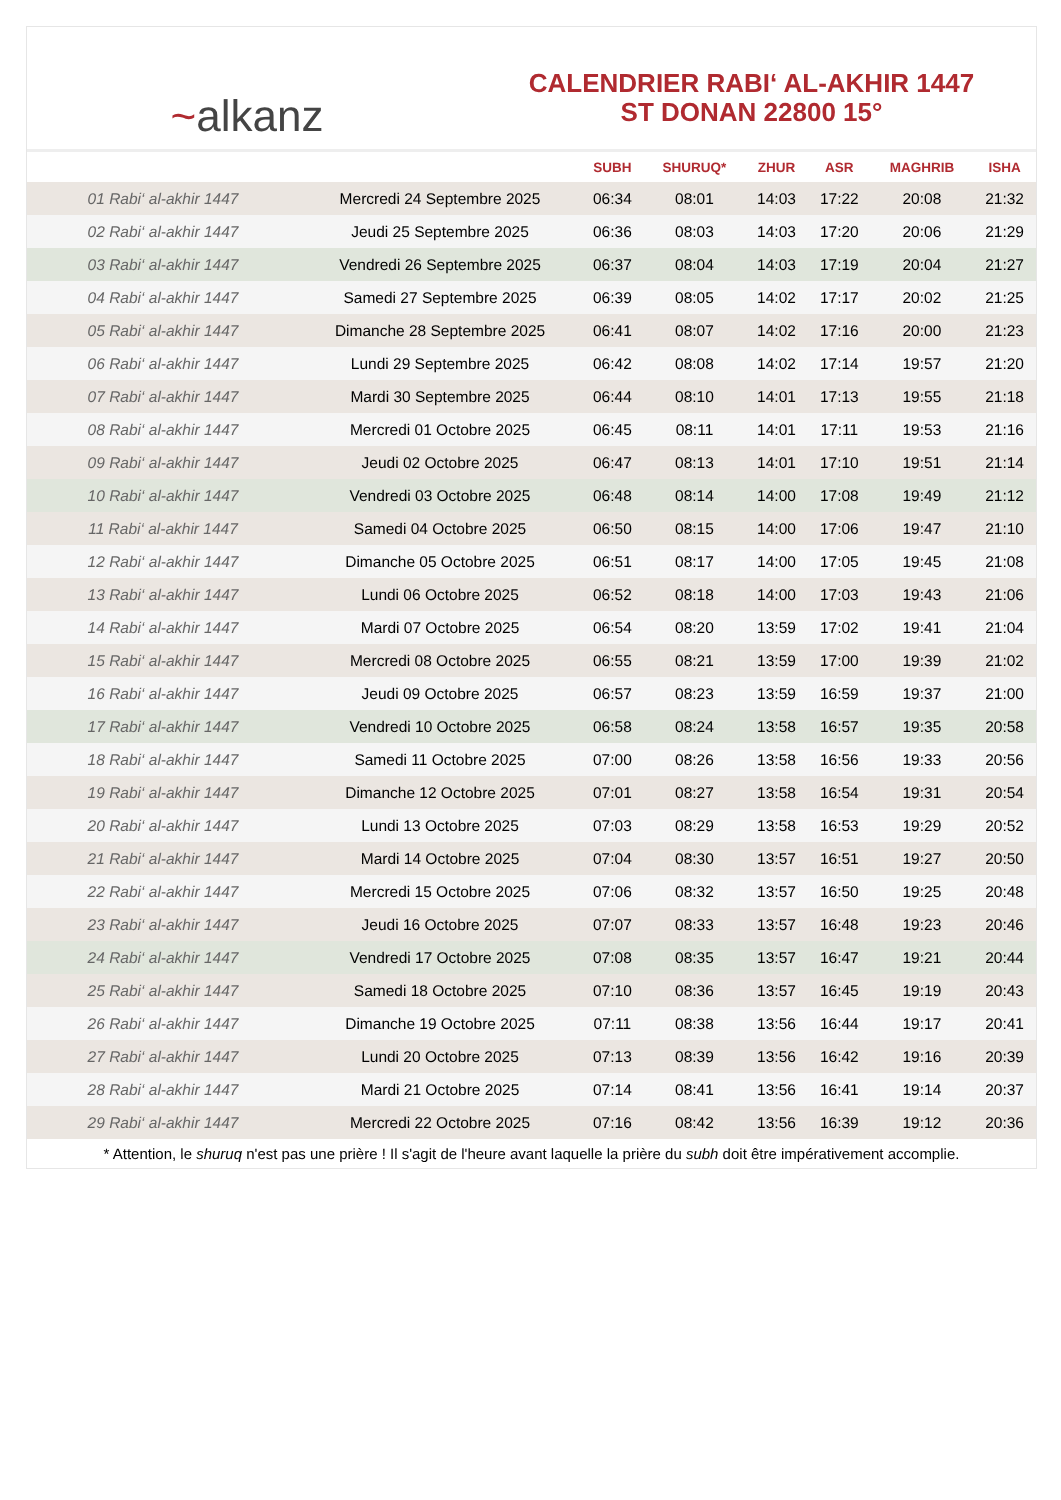~alkanz
CALENDRIER RABI‘ AL-AKHIR 1447
ST DONAN 22800 15°
| | | SUBH | SHURUQ* | ZHUR | ASR | MAGHRIB | ISHA |
| --- | --- | --- | --- | --- | --- | --- | --- |
| 01 Rabi‘ al-akhir 1447 | Mercredi 24 Septembre 2025 | 06:34 | 08:01 | 14:03 | 17:22 | 20:08 | 21:32 |
| 02 Rabi‘ al-akhir 1447 | Jeudi 25 Septembre 2025 | 06:36 | 08:03 | 14:03 | 17:20 | 20:06 | 21:29 |
| 03 Rabi‘ al-akhir 1447 | Vendredi 26 Septembre 2025 | 06:37 | 08:04 | 14:03 | 17:19 | 20:04 | 21:27 |
| 04 Rabi‘ al-akhir 1447 | Samedi 27 Septembre 2025 | 06:39 | 08:05 | 14:02 | 17:17 | 20:02 | 21:25 |
| 05 Rabi‘ al-akhir 1447 | Dimanche 28 Septembre 2025 | 06:41 | 08:07 | 14:02 | 17:16 | 20:00 | 21:23 |
| 06 Rabi‘ al-akhir 1447 | Lundi 29 Septembre 2025 | 06:42 | 08:08 | 14:02 | 17:14 | 19:57 | 21:20 |
| 07 Rabi‘ al-akhir 1447 | Mardi 30 Septembre 2025 | 06:44 | 08:10 | 14:01 | 17:13 | 19:55 | 21:18 |
| 08 Rabi‘ al-akhir 1447 | Mercredi 01 Octobre 2025 | 06:45 | 08:11 | 14:01 | 17:11 | 19:53 | 21:16 |
| 09 Rabi‘ al-akhir 1447 | Jeudi 02 Octobre 2025 | 06:47 | 08:13 | 14:01 | 17:10 | 19:51 | 21:14 |
| 10 Rabi‘ al-akhir 1447 | Vendredi 03 Octobre 2025 | 06:48 | 08:14 | 14:00 | 17:08 | 19:49 | 21:12 |
| 11 Rabi‘ al-akhir 1447 | Samedi 04 Octobre 2025 | 06:50 | 08:15 | 14:00 | 17:06 | 19:47 | 21:10 |
| 12 Rabi‘ al-akhir 1447 | Dimanche 05 Octobre 2025 | 06:51 | 08:17 | 14:00 | 17:05 | 19:45 | 21:08 |
| 13 Rabi‘ al-akhir 1447 | Lundi 06 Octobre 2025 | 06:52 | 08:18 | 14:00 | 17:03 | 19:43 | 21:06 |
| 14 Rabi‘ al-akhir 1447 | Mardi 07 Octobre 2025 | 06:54 | 08:20 | 13:59 | 17:02 | 19:41 | 21:04 |
| 15 Rabi‘ al-akhir 1447 | Mercredi 08 Octobre 2025 | 06:55 | 08:21 | 13:59 | 17:00 | 19:39 | 21:02 |
| 16 Rabi‘ al-akhir 1447 | Jeudi 09 Octobre 2025 | 06:57 | 08:23 | 13:59 | 16:59 | 19:37 | 21:00 |
| 17 Rabi‘ al-akhir 1447 | Vendredi 10 Octobre 2025 | 06:58 | 08:24 | 13:58 | 16:57 | 19:35 | 20:58 |
| 18 Rabi‘ al-akhir 1447 | Samedi 11 Octobre 2025 | 07:00 | 08:26 | 13:58 | 16:56 | 19:33 | 20:56 |
| 19 Rabi‘ al-akhir 1447 | Dimanche 12 Octobre 2025 | 07:01 | 08:27 | 13:58 | 16:54 | 19:31 | 20:54 |
| 20 Rabi‘ al-akhir 1447 | Lundi 13 Octobre 2025 | 07:03 | 08:29 | 13:58 | 16:53 | 19:29 | 20:52 |
| 21 Rabi‘ al-akhir 1447 | Mardi 14 Octobre 2025 | 07:04 | 08:30 | 13:57 | 16:51 | 19:27 | 20:50 |
| 22 Rabi‘ al-akhir 1447 | Mercredi 15 Octobre 2025 | 07:06 | 08:32 | 13:57 | 16:50 | 19:25 | 20:48 |
| 23 Rabi‘ al-akhir 1447 | Jeudi 16 Octobre 2025 | 07:07 | 08:33 | 13:57 | 16:48 | 19:23 | 20:46 |
| 24 Rabi‘ al-akhir 1447 | Vendredi 17 Octobre 2025 | 07:08 | 08:35 | 13:57 | 16:47 | 19:21 | 20:44 |
| 25 Rabi‘ al-akhir 1447 | Samedi 18 Octobre 2025 | 07:10 | 08:36 | 13:57 | 16:45 | 19:19 | 20:43 |
| 26 Rabi‘ al-akhir 1447 | Dimanche 19 Octobre 2025 | 07:11 | 08:38 | 13:56 | 16:44 | 19:17 | 20:41 |
| 27 Rabi‘ al-akhir 1447 | Lundi 20 Octobre 2025 | 07:13 | 08:39 | 13:56 | 16:42 | 19:16 | 20:39 |
| 28 Rabi‘ al-akhir 1447 | Mardi 21 Octobre 2025 | 07:14 | 08:41 | 13:56 | 16:41 | 19:14 | 20:37 |
| 29 Rabi‘ al-akhir 1447 | Mercredi 22 Octobre 2025 | 07:16 | 08:42 | 13:56 | 16:39 | 19:12 | 20:36 |
* Attention, le shuruq n'est pas une prière ! Il s'agit de l'heure avant laquelle la prière du subh doit être impérativement accomplie.